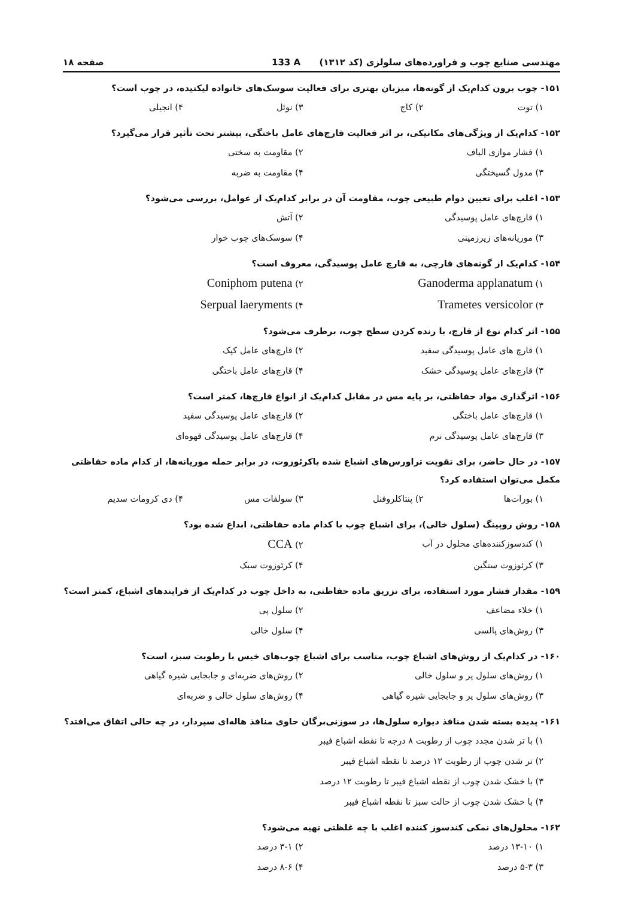مهندسی صنایع چوب و فراورده‌های سلولزی (کد ۱۳۱۲) 133 A صفحه ۱۸
۱۵۱- چوب برون کدام‌یک از گونه‌ها، میزبان بهتری برای فعالیت سوسک‌های خانواده لیکتیده، در چوب است؟
۱) توت ۲) کاج ۳) نوئل ۴) انجیلی
۱۵۲- کدام‌یک از ویژگی‌های مکانیکی، بر اثر فعالیت قارچ‌های عامل باختگی، بیشتر تحت تأثیر قرار می‌گیرد؟
۱) فشار موازی الیاف ۲) مقاومت به سختی ۳) مدول گسیختگی ۴) مقاومت به ضربه
۱۵۳- اغلب برای تعیین دوام طبیعی چوب، مقاومت آن در برابر کدام‌یک از عوامل، بررسی می‌شود؟
۱) قارچ‌های عامل پوسیدگی ۲) آتش ۳) موریانه‌های زیرزمینی ۴) سوسک‌های چوب خوار
۱۵۴- کدام‌یک از گونه‌های قارچی، به قارچ عامل پوسیدگی، معروف است؟
Ganoderma applanatum (۱ Coniphom putena (۲ Trametes versicolor (۳ Serpual laeryments (۴
۱۵۵- اثر کدام نوع از قارچ، با رنده کردن سطح چوب، برطرف می‌شود؟
۱) قارچ های عامل پوسیدگی سفید ۲) قارچ‌های عامل کپک ۳) قارچ‌های عامل پوسیدگی خشک ۴) قارچ‌های عامل باختگی
۱۵۶- اثرگذاری مواد حفاظتی، بر پایه مس در مقابل کدام‌یک از انواع قارچ‌ها، کمتر است؟
۱) قارچ‌های عامل باختگی ۲) قارچ‌های عامل پوسیدگی سفید ۳) قارچ‌های عامل پوسیدگی نرم ۴) قارچ‌های عامل پوسیدگی قهوه‌ای
۱۵۷- در حال حاضر، برای تقویت تراورس‌های اشباع شده باکرئوزوت، در برابر حمله موریانه‌ها، از کدام ماده حفاظتی مکمل می‌توان استفاده کرد؟
۱) بورات‌ها ۲) پنتاکلروفنل ۳) سولفات مس ۴) دی کرومات سدیم
۱۵۸- روش روپینگ (سلول خالی)، برای اشباع چوب با کدام ماده حفاظتی، ابداع شده بود؟
۱) کندسوزکننده‌های محلول در آب CCA (۲ ۳) کرئوزوت سنگین ۴) کرئوزوت سبک
۱۵۹- مقدار فشار مورد استفاده، برای تزریق ماده حفاظتی، به داخل چوب در کدام‌یک از فرایندهای اشباع، کمتر است؟
۱) خلاء مضاعف ۲) سلول پی ۳) روش‌های پالسی ۴) سلول خالی
۱۶۰- در کدام‌یک از روش‌های اشباع چوب، مناسب برای اشباع چوب‌های خیس با رطوبت سبز، است؟
۱) روش‌های سلول پر و سلول خالی ۲) روش‌های ضربه‌ای و جابجایی شیره گیاهی ۳) روش‌های سلول پر و جابجایی شیره گیاهی ۴) روش‌های سلول خالی و ضربه‌ای
۱۶۱- پدیده بسته شدن منافذ دیواره سلول‌ها، در سوزنی‌برگان حاوی منافذ هاله‌ای سپردار، در چه حالی اتفاق می‌افتد؟
۱) با تر شدن مجدد چوب از رطوبت ۸ درجه تا نقطه اشباع فیبر
۲) تر شدن چوب از رطوبت ۱۲ درصد تا نقطه اشباع فیبر
۳) با خشک شدن چوب از نقطه اشباع فیبر تا رطوبت ۱۲ درصد
۴) با خشک شدن چوب از حالت سبز تا نقطه اشباع فیبر
۱۶۲- محلول‌های نمکی کندسوز کننده اغلب با چه غلظتی تهیه می‌شود؟
۱) ۱۳-۱۰ درصد ۲) ۳-۱ درصد ۳) ۵-۳ درصد ۴) ۸-۶ درصد